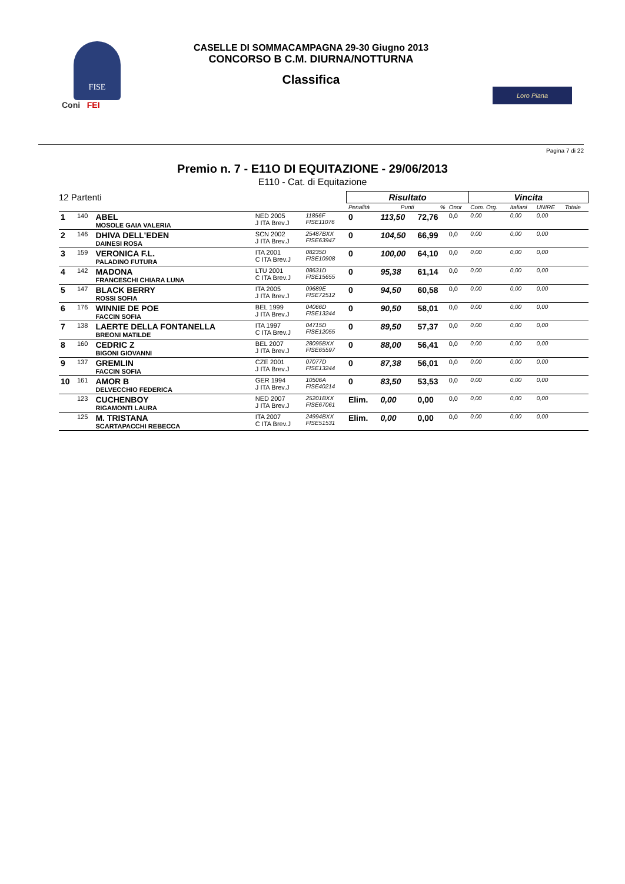FISE
Coni FEI
CASELLE DI SOMMACAMPAGNA 29-30 Giugno 2013
CONCORSO B C.M. DIURNA/NOTTURNA
Classifica
Loro Piana
Pagina 7 di 22
Premio n. 7 - E11O DI EQUITAZIONE - 29/06/2013
E110 - Cat. di Equitazione
| 12 Partenti | | | | | Risultato | | | | Vincita | | | |
| --- | --- | --- | --- | --- | --- | --- | --- | --- | --- | --- | --- | --- |
| | | | | | Penalità | Punti | % | Onor | Com. Org. | Italiani | UNIRE | Totale |
| 1 | 140 | ABEL MOSOLE GAIA VALERIA | NED 2005 J ITA Brev.J | 11856F FISE11076 | 0 | 113,50 | 72,76 | 0,0 | 0,00 | 0,00 | 0,00 | |
| 2 | 146 | DHIVA DELL'EDEN DAINESI ROSA | SCN 2002 J ITA Brev.J | 25487BXX FISE63947 | 0 | 104,50 | 66,99 | 0,0 | 0,00 | 0,00 | 0,00 | |
| 3 | 159 | VERONICA F.L. PALADINO FUTURA | ITA 2001 C ITA Brev.J | 08235D FISE10908 | 0 | 100,00 | 64,10 | 0,0 | 0,00 | 0,00 | 0,00 | |
| 4 | 142 | MADONA FRANCESCHI CHIARA LUNA | LTU 2001 C ITA Brev.J | 08631D FISE15655 | 0 | 95,38 | 61,14 | 0,0 | 0,00 | 0,00 | 0,00 | |
| 5 | 147 | BLACK BERRY ROSSI SOFIA | ITA 2005 J ITA Brev.J | 09689E FISE72512 | 0 | 94,50 | 60,58 | 0,0 | 0,00 | 0,00 | 0,00 | |
| 6 | 176 | WINNIE DE POE FACCIN SOFIA | BEL 1999 J ITA Brev.J | 04066D FISE13244 | 0 | 90,50 | 58,01 | 0,0 | 0,00 | 0,00 | 0,00 | |
| 7 | 138 | LAERTE DELLA FONTANELLA BREONI MATILDE | ITA 1997 C ITA Brev.J | 04715D FISE12055 | 0 | 89,50 | 57,37 | 0,0 | 0,00 | 0,00 | 0,00 | |
| 8 | 160 | CEDRIC Z BIGONI GIOVANNI | BEL 2007 J ITA Brev.J | 28095BXX FISE65597 | 0 | 88,00 | 56,41 | 0,0 | 0,00 | 0,00 | 0,00 | |
| 9 | 137 | GREMLIN FACCIN SOFIA | CZE 2001 J ITA Brev.J | 07077D FISE13244 | 0 | 87,38 | 56,01 | 0,0 | 0,00 | 0,00 | 0,00 | |
| 10 | 161 | AMOR B DELVECCHIO FEDERICA | GER 1994 J ITA Brev.J | 10506A FISE40214 | 0 | 83,50 | 53,53 | 0,0 | 0,00 | 0,00 | 0,00 | |
| | 123 | CUCHENBOY RIGAMONTI LAURA | NED 2007 J ITA Brev.J | 25201BXX FISE67061 | Elim. | 0,00 | 0,00 | 0,0 | 0,00 | 0,00 | 0,00 | |
| | 125 | M. TRISTANA SCARTAPACCHI REBECCA | ITA 2007 C ITA Brev.J | 24994BXX FISE51531 | Elim. | 0,00 | 0,00 | 0,0 | 0,00 | 0,00 | 0,00 | |